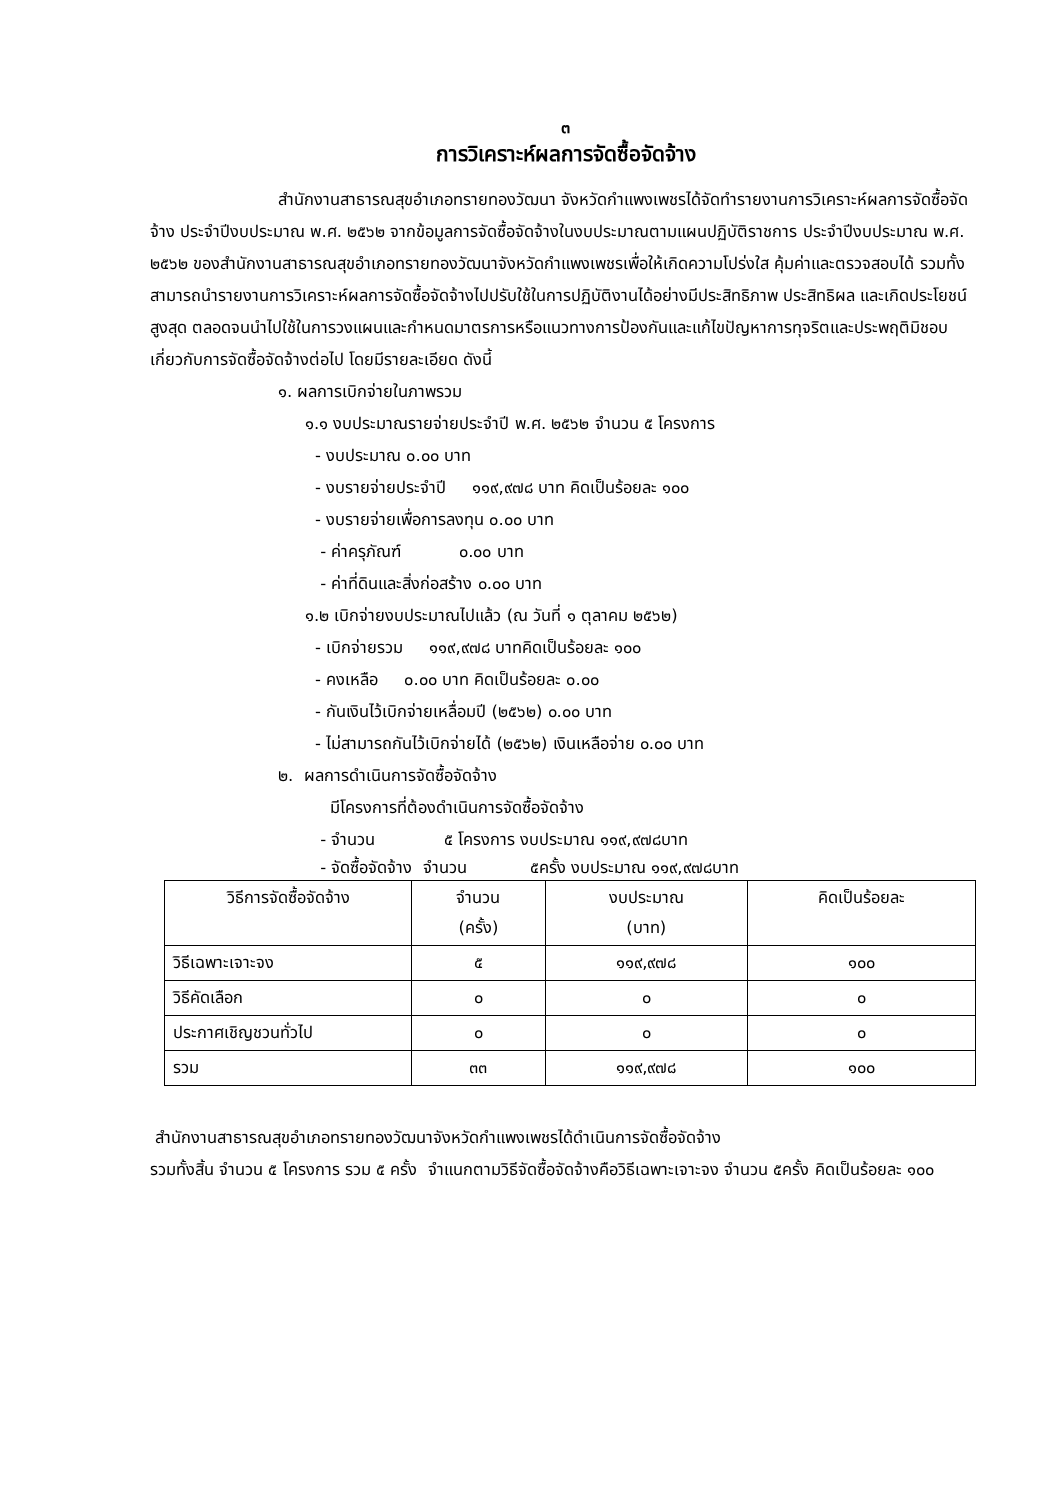๓
การวิเคราะห์ผลการจัดซื้อจัดจ้าง
สำนักงานสาธารณสุขอำเภอทรายทองวัฒนา จังหวัดกำแพงเพชรได้จัดทำรายงานการวิเคราะห์ผลการจัดซื้อจัดจ้าง ประจำปีงบประมาณ พ.ศ. ๒๕๖๒ จากข้อมูลการจัดซื้อจัดจ้างในงบประมาณตามแผนปฏิบัติราชการ ประจำปีงบประมาณ พ.ศ. ๒๕๖๒ ของสำนักงานสาธารณสุขอำเภอทรายทองวัฒนาจังหวัดกำแพงเพชรเพื่อให้เกิดความโปร่งใส คุ้มค่าและตรวจสอบได้ รวมทั้งสามารถนำรายงานการวิเคราะห์ผลการจัดซื้อจัดจ้างไปปรับใช้ในการปฏิบัติงานได้อย่างมีประสิทธิภาพ ประสิทธิผล และเกิดประโยชน์สูงสุด ตลอดจนนำไปใช้ในการวงแผนและกำหนดมาตรการหรือแนวทางการป้องกันและแก้ไขปัญหาการทุจริตและประพฤติมิชอบเกี่ยวกับการจัดซื้อจัดจ้างต่อไป โดยมีรายละเอียด ดังนี้
๑. ผลการเบิกจ่ายในภาพรวม
๑.๑ งบประมาณรายจ่ายประจำปี พ.ศ. ๒๕๖๒ จำนวน ๕ โครงการ
- งบประมาณ ๐.๐๐ บาท
- งบรายจ่ายประจำปี ๑๑๙,๙๗๘ บาท คิดเป็นร้อยละ ๑๐๐
- งบรายจ่ายเพื่อการลงทุน ๐.๐๐ บาท
- ค่าครุภัณฑ์ ๐.๐๐ บาท
- ค่าที่ดินและสิ่งก่อสร้าง ๐.๐๐ บาท
๑.๒ เบิกจ่ายงบประมาณไปแล้ว (ณ วันที่ ๑ ตุลาคม ๒๕๖๒)
- เบิกจ่ายรวม ๑๑๙,๙๗๘ บาทคิดเป็นร้อยละ ๑๐๐
- คงเหลือ ๐.๐๐ บาท คิดเป็นร้อยละ ๐.๐๐
- กันเงินไว้เบิกจ่ายเหลื่อมปี (๒๕๖๒) ๐.๐๐ บาท
- ไม่สามารถกันไว้เบิกจ่ายได้ (๒๕๖๒) เงินเหลือจ่าย ๐.๐๐ บาท
๒. ผลการดำเนินการจัดซื้อจัดจ้าง
มีโครงการที่ต้องดำเนินการจัดซื้อจัดจ้าง
- จำนวน ๕ โครงการ งบประมาณ ๑๑๙,๙๗๘บาท
- จัดซื้อจัดจ้าง จำนวน ๕ครั้ง งบประมาณ ๑๑๙,๙๗๘บาท
| วิธีการจัดซื้อจัดจ้าง | จำนวน (ครั้ง) | งบประมาณ (บาท) | คิดเป็นร้อยละ |
| --- | --- | --- | --- |
| วิธีเฉพาะเจาะจง | ๕ | ๑๑๙,๙๗๘ | ๑๐๐ |
| วิธีคัดเลือก | ๐ | ๐ | ๐ |
| ประกาศเชิญชวนทั่วไป | ๐ | ๐ | ๐ |
| รวม | ๓๓ | ๑๑๙,๙๗๘ | ๑๐๐ |
สำนักงานสาธารณสุขอำเภอทรายทองวัฒนาจังหวัดกำแพงเพชรได้ดำเนินการจัดซื้อจัดจ้าง
รวมทั้งสิ้น จำนวน ๕ โครงการ รวม ๕ ครั้ง จำแนกตามวิธีจัดซื้อจัดจ้างคือวิธีเฉพาะเจาะจง จำนวน ๕ครั้ง คิดเป็นร้อยละ ๑๐๐